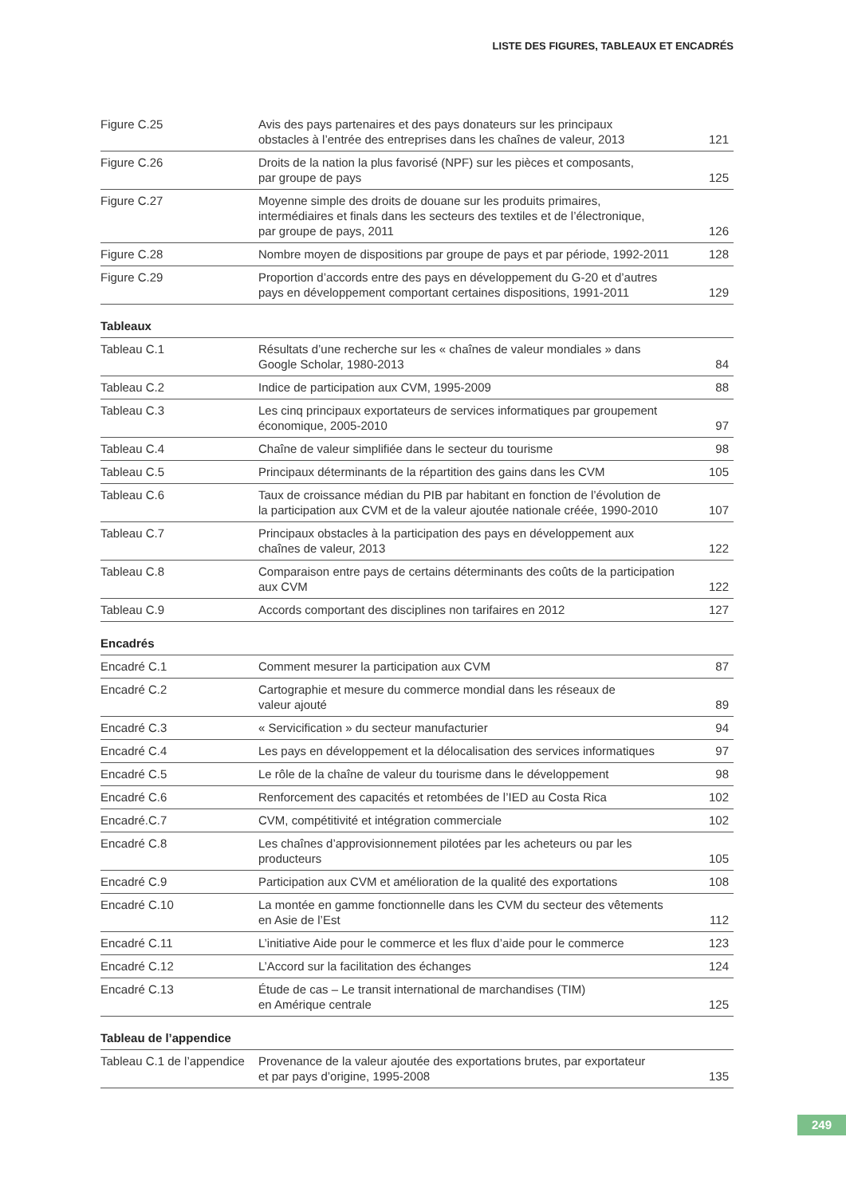LISTE DES FIGURES, TABLEAUX ET ENCADRÉS
| Figure C.25 | Avis des pays partenaires et des pays donateurs sur les principaux obstacles à l’entrée des entreprises dans les chaînes de valeur, 2013 | 121 |
| Figure C.26 | Droits de la nation la plus favorisé (NPF) sur les pièces et composants, par groupe de pays | 125 |
| Figure C.27 | Moyenne simple des droits de douane sur les produits primaires, intermédiaires et finals dans les secteurs des textiles et de l’électronique, par groupe de pays, 2011 | 126 |
| Figure C.28 | Nombre moyen de dispositions par groupe de pays et par période, 1992-2011 | 128 |
| Figure C.29 | Proportion d’accords entre des pays en développement du G-20 et d’autres pays en développement comportant certaines dispositions, 1991-2011 | 129 |
Tableaux
| Tableau C.1 | Résultats d’une recherche sur les « chaînes de valeur mondiales » dans Google Scholar, 1980-2013 | 84 |
| Tableau C.2 | Indice de participation aux CVM, 1995-2009 | 88 |
| Tableau C.3 | Les cinq principaux exportateurs de services informatiques par groupement économique, 2005-2010 | 97 |
| Tableau C.4 | Chaîne de valeur simplifiée dans le secteur du tourisme | 98 |
| Tableau C.5 | Principaux déterminants de la répartition des gains dans les CVM | 105 |
| Tableau C.6 | Taux de croissance médian du PIB par habitant en fonction de l’évolution de la participation aux CVM et de la valeur ajoutée nationale créée, 1990-2010 | 107 |
| Tableau C.7 | Principaux obstacles à la participation des pays en développement aux chaînes de valeur, 2013 | 122 |
| Tableau C.8 | Comparaison entre pays de certains déterminants des coûts de la participation aux CVM | 122 |
| Tableau C.9 | Accords comportant des disciplines non tarifaires en 2012 | 127 |
Encadrés
| Encadré C.1 | Comment mesurer la participation aux CVM | 87 |
| Encadré C.2 | Cartographie et mesure du commerce mondial dans les réseaux de valeur ajouté | 89 |
| Encadré C.3 | « Servicification » du secteur manufacturier | 94 |
| Encadré C.4 | Les pays en développement et la délocalisation des services informatiques | 97 |
| Encadré C.5 | Le rôle de la chaîne de valeur du tourisme dans le développement | 98 |
| Encadré C.6 | Renforcement des capacités et retombées de l’IED au Costa Rica | 102 |
| Encadré.C.7 | CVM, compétitivité et intégration commerciale | 102 |
| Encadré C.8 | Les chaînes d’approvisionnement pilotées par les acheteurs ou par les producteurs | 105 |
| Encadré C.9 | Participation aux CVM et amélioration de la qualité des exportations | 108 |
| Encadré C.10 | La montée en gamme fonctionnelle dans les CVM du secteur des vêtements en Asie de l’Est | 112 |
| Encadré C.11 | L’initiative Aide pour le commerce et les flux d’aide pour le commerce | 123 |
| Encadré C.12 | L’Accord sur la facilitation des échanges | 124 |
| Encadré C.13 | Étude de cas – Le transit international de marchandises (TIM) en Amérique centrale | 125 |
Tableau de l’appendice
| Tableau C.1 de l’appendice | Provenance de la valeur ajoutée des exportations brutes, par exportateur et par pays d’origine, 1995-2008 | 135 |
249